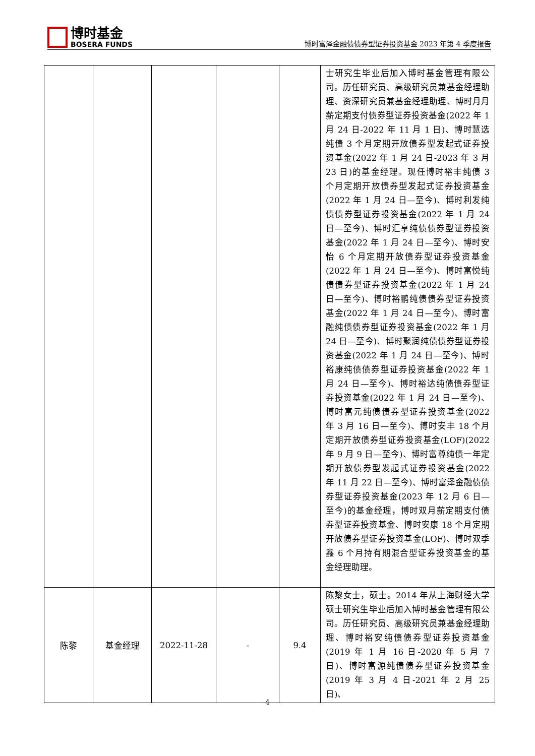博时基金
BOSERA FUNDS
博时富泽金融债债券型证券投资基金 2023 年第 4 季度报告
| | | | | | 士研究生毕业后加入博时基金管理有限公司。历任研究员、高级研究员兼基金经理助理、资深研究员兼基金经理助理、博时月月薪定期支付债券型证券投资基金(2022 年 1 月 24 日-2022 年 11 月 1 日)、博时慧选纯债 3 个月定期开放债券型发起式证券投资基金(2022 年 1 月 24 日-2023 年 3 月 23 日)的基金经理。现任博时裕丰纯债 3 个月定期开放债券型发起式证券投资基金(2022 年 1 月 24 日—至今)、博时利发纯债债券型证券投资基金(2022 年 1 月 24 日—至今)、博时汇享纯债债券型证券投资基金(2022 年 1 月 24 日—至今)、博时安怡 6 个月定期开放债券型证券投资基金(2022 年 1 月 24 日—至今)、博时富悦纯债债券型证券投资基金(2022 年 1 月 24 日—至今)、博时裕鹏纯债债券型证券投资基金(2022 年 1 月 24 日—至今)、博时富融纯债债券型证券投资基金(2022 年 1 月 24 日—至今)、博时聚润纯债债券型证券投资基金(2022 年 1 月 24 日—至今)、博时裕康纯债债券型证券投资基金(2022 年 1 月 24 日—至今)、博时裕达纯债债券型证券投资基金(2022 年 1 月 24 日—至今)、博时富元纯债债券型证券投资基金(2022 年 3 月 16 日—至今)、博时安丰 18 个月定期开放债券型证券投资基金(LOF)(2022 年 9 月 9 日—至今)、博时富尊纯债一年定期开放债券型发起式证券投资基金(2022 年 11 月 22 日—至今)、博时富泽金融债债券型证券投资基金(2023 年 12 月 6 日—至今)的基金经理，博时双月薪定期支付债券型证券投资基金、博时安康 18 个月定期开放债券型证券投资基金(LOF)、博时双季鑫 6 个月持有期混合型证券投资基金的基金经理助理。 |
| 陈黎 | 基金经理 | 2022-11-28 | - | 9.4 | 陈黎女士，硕士。2014 年从上海财经大学硕士研究生毕业后加入博时基金管理有限公司。历任研究员、高级研究员兼基金经理助理、博时裕安纯债债券型证券投资基金(2019 年 1 月 16 日-2020 年 5 月 7 日)、博时富源纯债债券型证券投资基金(2019 年 3 月 4 日-2021 年 2 月 25 日)、 |
4